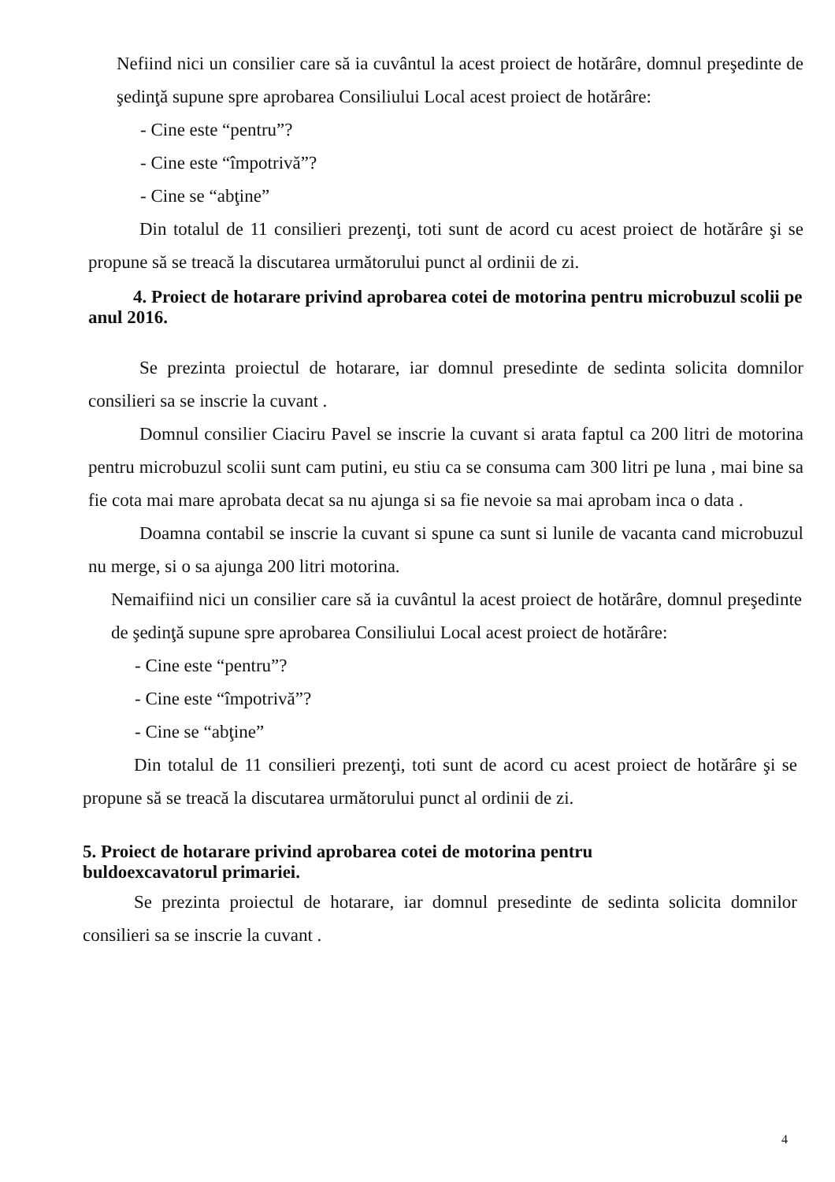Nefiind nici un consilier care să ia cuvântul la acest proiect de hotărâre, domnul preşedinte de şedinţă supune spre aprobarea Consiliului Local acest proiect de hotărâre:
- Cine este “pentru”?
- Cine este “împotrivă”?
- Cine se “abţine”
Din totalul de 11 consilieri prezenţi, toti sunt de acord cu acest proiect de hotărâre şi se propune să se treacă la discutarea următorului punct al ordinii de zi.
4. Proiect de hotarare privind aprobarea cotei de motorina pentru microbuzul scolii pe anul 2016.
Se prezinta proiectul de hotarare, iar domnul presedinte de sedinta solicita domnilor consilieri sa se inscrie la cuvant .
Domnul consilier Ciaciru Pavel se inscrie la cuvant si arata faptul ca 200 litri de motorina pentru microbuzul scolii sunt cam putini, eu stiu ca se consuma cam 300 litri pe luna , mai bine sa fie cota mai mare aprobata decat sa nu ajunga si sa fie nevoie sa mai aprobam inca o data .
Doamna contabil se inscrie la cuvant si spune ca sunt si lunile de vacanta cand microbuzul nu merge, si o sa ajunga 200 litri motorina.
Nemaifiind nici un consilier care să ia cuvântul la acest proiect de hotărâre, domnul preşedinte de şedinţă supune spre aprobarea Consiliului Local acest proiect de hotărâre:
- Cine este “pentru”?
- Cine este “împotrivă”?
- Cine se “abţine”
Din totalul de 11 consilieri prezenţi, toti sunt de acord cu acest proiect de hotărâre şi se propune să se treacă la discutarea următorului punct al ordinii de zi.
5. Proiect de hotarare privind aprobarea cotei de motorina pentru
buldoexcavatorul primariei.
Se prezinta proiectul de hotarare, iar domnul presedinte de sedinta solicita domnilor consilieri sa se inscrie la cuvant .
4